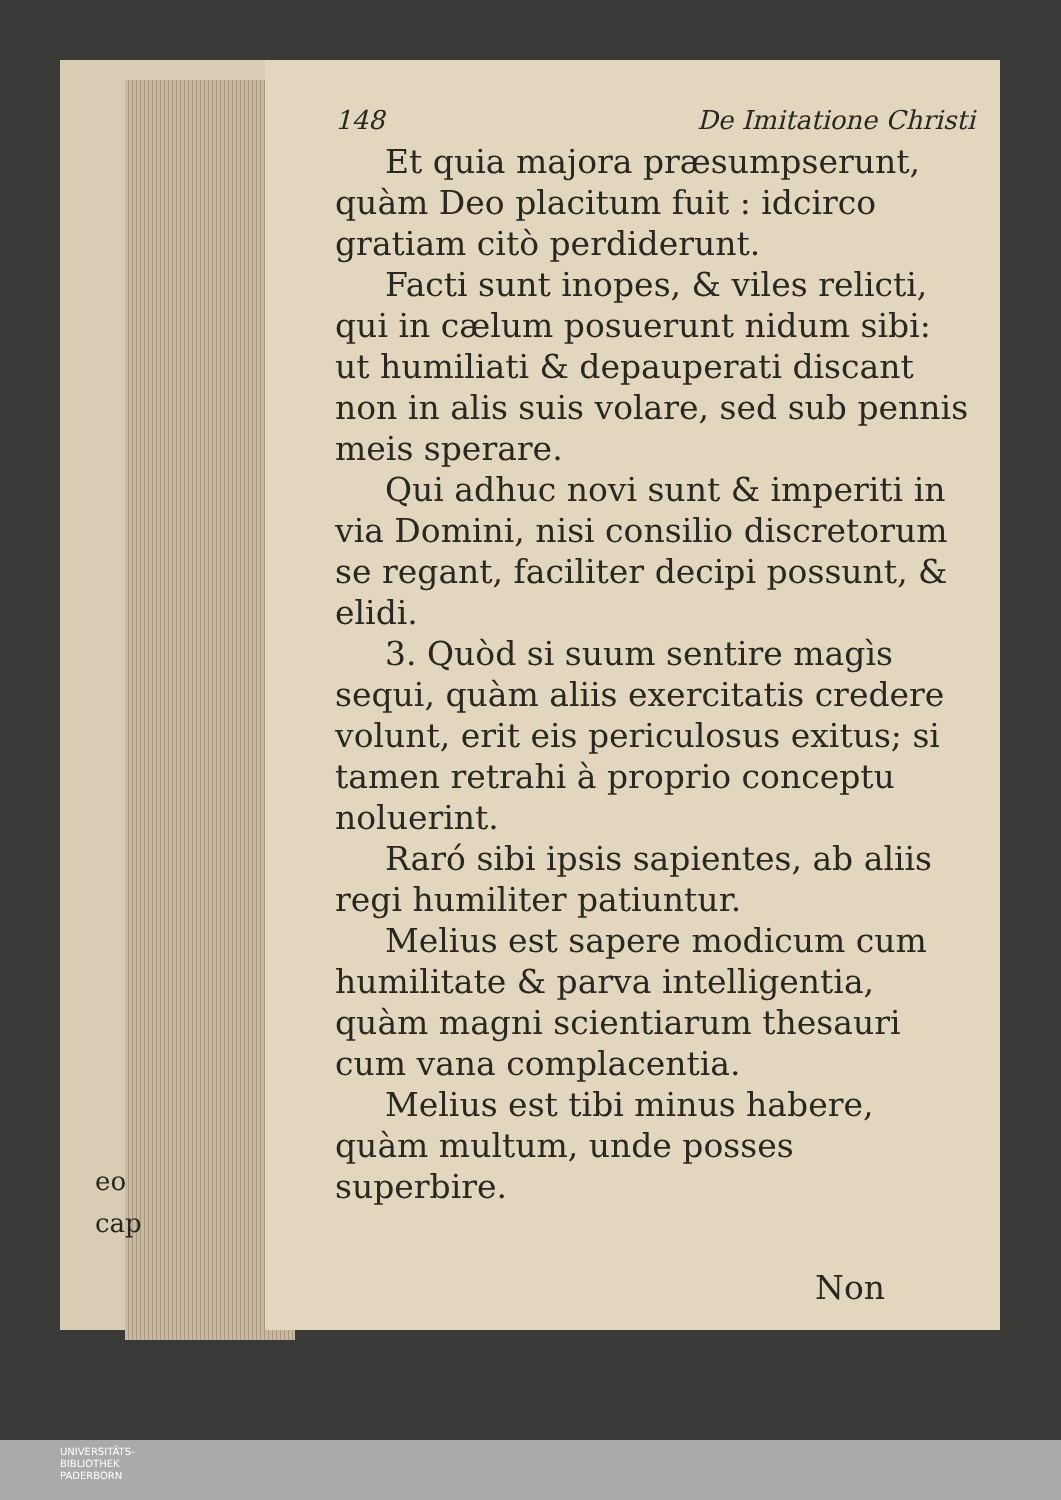eo
cap
148 De Imitatione Christi
Et quia majora præsumpserunt, quàm Deo placitum fuit : idcirco gratiam citò perdiderunt.
Facti sunt inopes, & viles relicti, qui in cælum posuerunt nidum sibi: ut humiliati & depauperati discant non in alis suis volare, sed sub pennis meis sperare.
Qui adhuc novi sunt & imperiti in via Domini, nisi consilio discretorum se regant, faciliter decipi possunt, & elidi.
3. Quòd si suum sentire magìs sequi, quàm aliis exercitatis credere volunt, erit eis periculosus exitus; si tamen retrahi à proprio conceptu noluerint.
Raró sibi ipsis sapientes, ab aliis regi humiliter patiuntur.
Melius est sapere modicum cum humilitate & parva intelligentia, quàm magni scientiarum thesauri cum vana complacentia.
Melius est tibi minus habere, quàm multum, unde posses superbire.
Non
UNIVERSITÄTS-
BIBLIOTHEK
PADERBORN